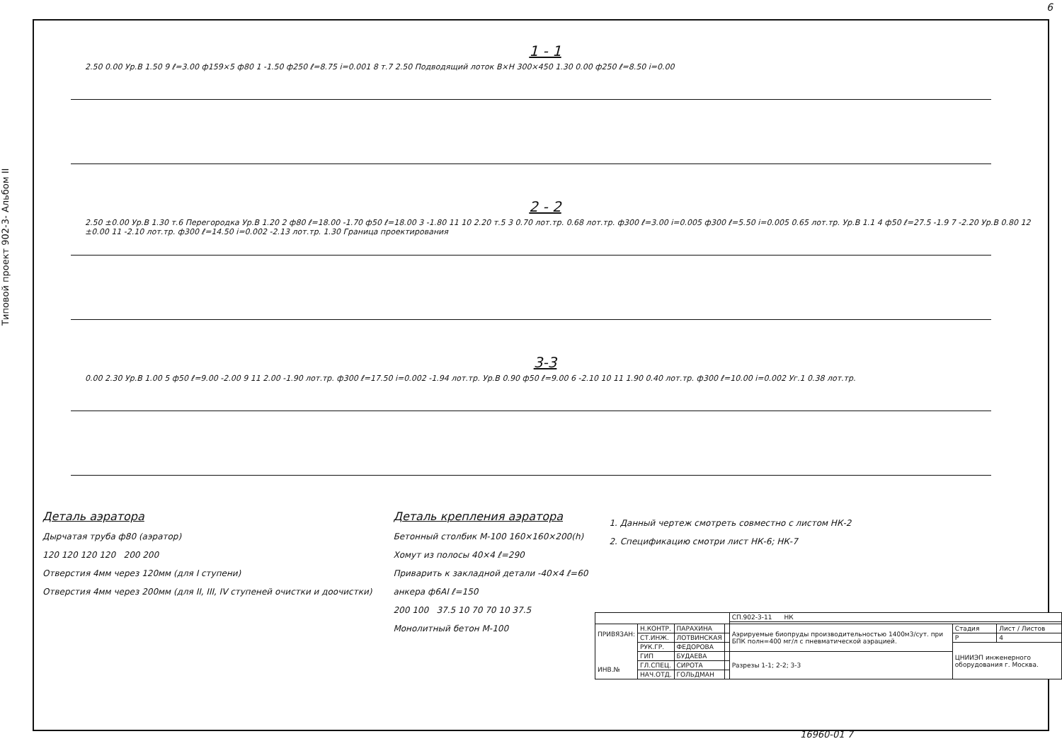6
Типовой проект 902-3- Альбом II
1 - 1
2.50 0.00 Ур.В 1.50 9 ℓ=3.00 ф159×5 ф80 1 -1.50 ф250 ℓ=8.75 i=0.001 8 т.7 2.50 Подводящий лоток В×Н 300×450 1.30 0.00 ф250 ℓ=8.50 i=0.00
2 - 2
2.50 ±0.00 Ур.В 1.30 т.6 Перегородка Ур.В 1.20 2 ф80 ℓ=18.00 -1.70 ф50 ℓ=18.00 3 -1.80 11 10 2.20 т.5 3 0.70 лот.тр. 0.68 лот.тр. ф300 ℓ=3.00 i=0.005 ф300 ℓ=5.50 i=0.005 0.65 лот.тр. Ур.В 1.1 4 ф50 ℓ=27.5 -1.9 7 -2.20 Ур.В 0.80 12 ±0.00 11 -2.10 лот.тр. ф300 ℓ=14.50 i=0.002 -2.13 лот.тр. 1.30 Граница проектирования
3-3
0.00 2.30 Ур.В 1.00 5 ф50 ℓ=9.00 -2.00 9 11 2.00 -1.90 лот.тр. ф300 ℓ=17.50 i=0.002 -1.94 лот.тр. Ур.В 0.90 ф50 ℓ=9.00 6 -2.10 10 11 1.90 0.40 лот.тр. ф300 ℓ=10.00 i=0.002 Уг.1 0.38 лот.тр.
Деталь аэратора
Дырчатая труба ф80 (аэратор)
120 120 120 120 200 200
Отверстия 4мм через 120мм (для I ступени)
Отверстия 4мм через 200мм (для II, III, IV ступеней очистки и доочистки)
Деталь крепления аэратора
Бетонный столбик М-100 160×160×200(h)
Хомут из полосы 40×4 ℓ=290
Приварить к закладной детали -40×4 ℓ=60
анкера ф6АI ℓ=150
200 100 37.5 10 70 70 10 37.5
Монолитный бетон М-100
1. Данный чертеж смотреть совместно с листом НК-2
2. Спецификацию смотри лист НК-6; НК-7
| | | | | СП.902-3-11 НК | | |
| ПРИВЯЗАН: ИНВ.№ | Н.КОНТР. | ПАРАХИНА | | Аэрируемые биопруды производительностью 1400м3/сут. при БПК полн=400 мг/л с пневматической аэрацией. | Стадия | Лист / Листов |
| | СТ.ИНЖ. | ЛОТВИНСКАЯ | | | Р | 4 |
| | РУК.ГР. | ФЕДОРОВА | | | ЦНИИЭП инженерного оборудования г. Москва. | |
| | ГИП | БУДАЕВА | | Разрезы 1-1; 2-2; 3-3 | | |
| | ГЛ.СПЕЦ. | СИРОТА | | | | |
| | НАЧ.ОТД. | ГОЛЬДМАН | | | | |
16960-01 7